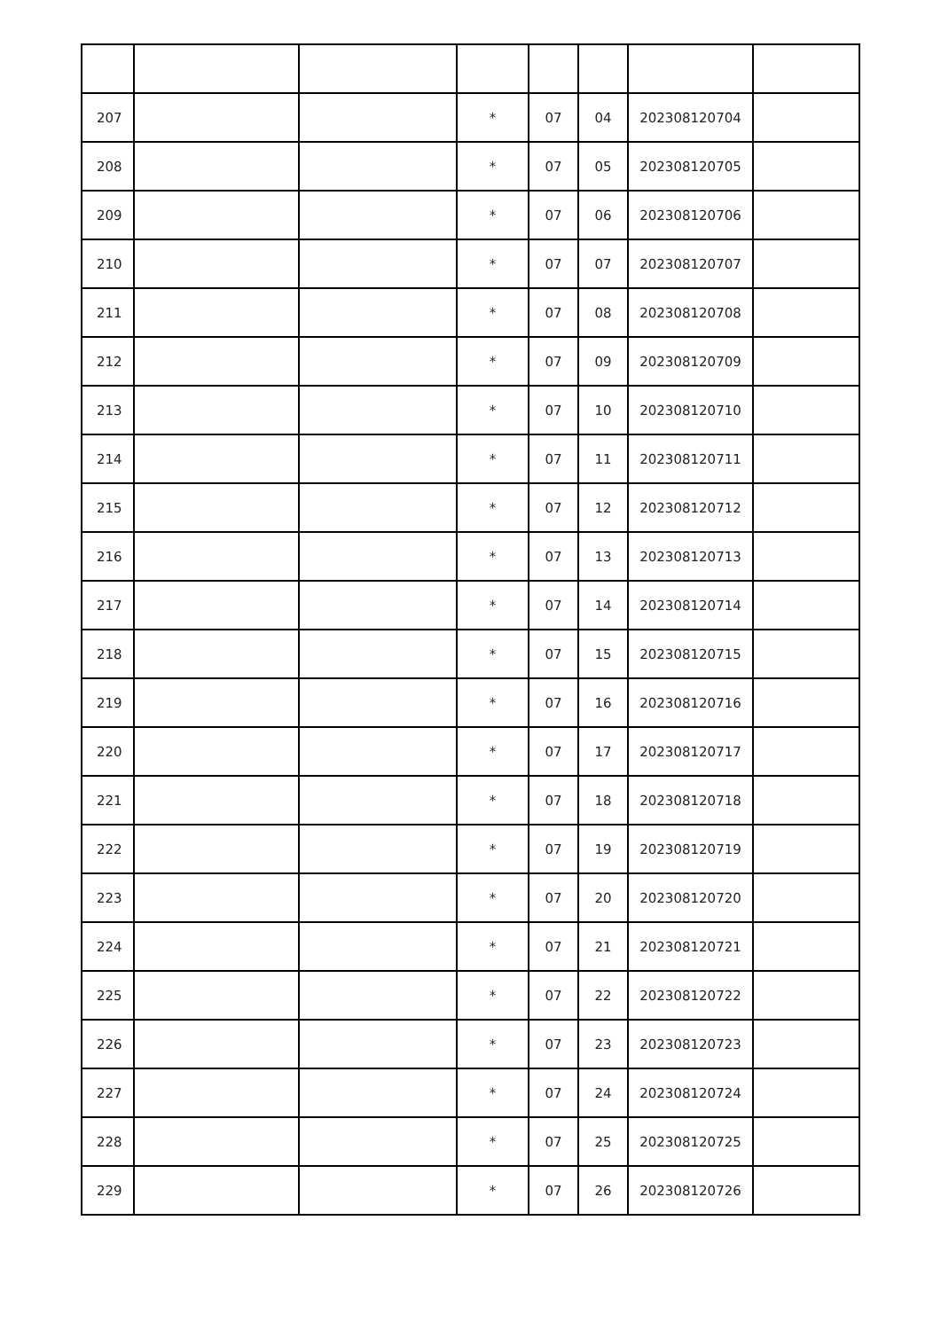| 207 | | | * | 07 | 04 | 202308120704 | |
| 208 | | | * | 07 | 05 | 202308120705 | |
| 209 | | | * | 07 | 06 | 202308120706 | |
| 210 | | | * | 07 | 07 | 202308120707 | |
| 211 | | | * | 07 | 08 | 202308120708 | |
| 212 | | | * | 07 | 09 | 202308120709 | |
| 213 | | | * | 07 | 10 | 202308120710 | |
| 214 | | | * | 07 | 11 | 202308120711 | |
| 215 | | | * | 07 | 12 | 202308120712 | |
| 216 | | | * | 07 | 13 | 202308120713 | |
| 217 | | | * | 07 | 14 | 202308120714 | |
| 218 | | | * | 07 | 15 | 202308120715 | |
| 219 | | | * | 07 | 16 | 202308120716 | |
| 220 | | | * | 07 | 17 | 202308120717 | |
| 221 | | | * | 07 | 18 | 202308120718 | |
| 222 | | | * | 07 | 19 | 202308120719 | |
| 223 | | | * | 07 | 20 | 202308120720 | |
| 224 | | | * | 07 | 21 | 202308120721 | |
| 225 | | | * | 07 | 22 | 202308120722 | |
| 226 | | | * | 07 | 23 | 202308120723 | |
| 227 | | | * | 07 | 24 | 202308120724 | |
| 228 | | | * | 07 | 25 | 202308120725 | |
| 229 | | | * | 07 | 26 | 202308120726 | |